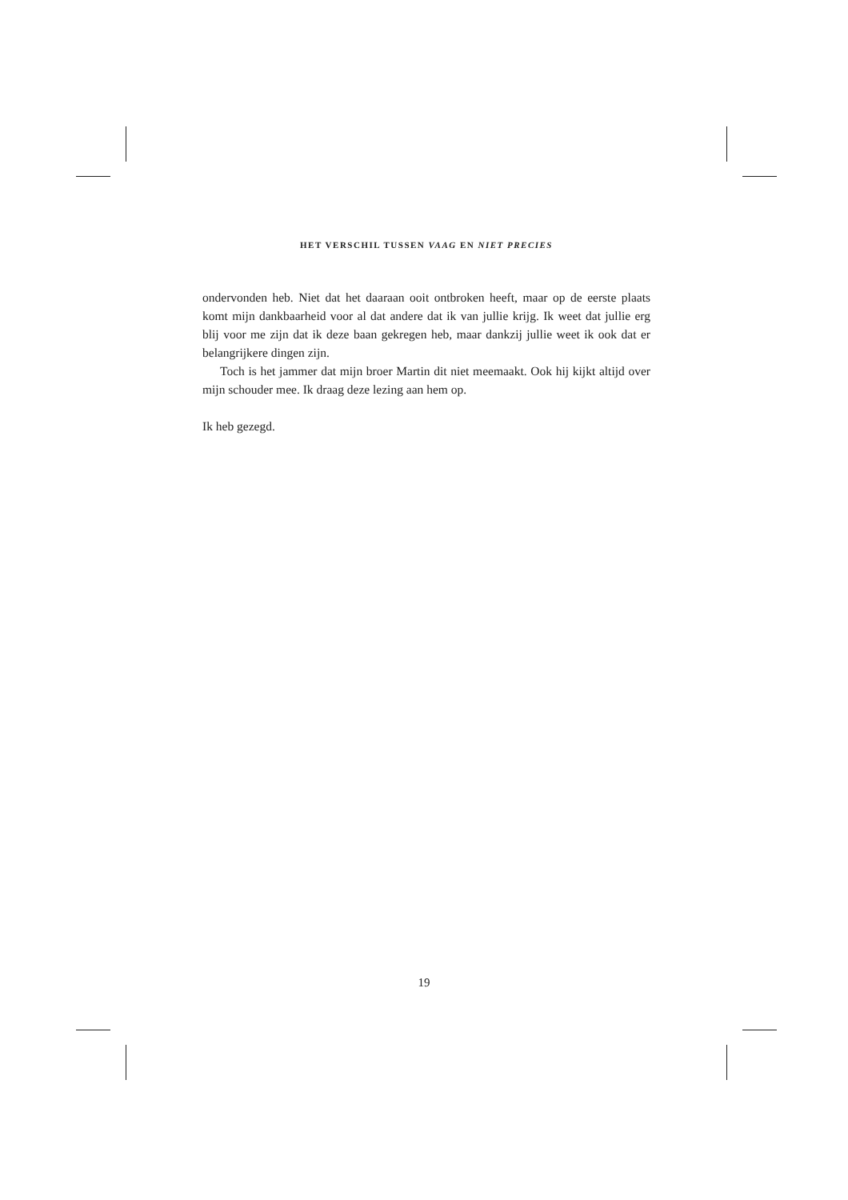HET VERSCHIL TUSSEN VAAG EN NIET PRECIES
ondervonden heb. Niet dat het daaraan ooit ontbroken heeft, maar op de eerste plaats komt mijn dankbaarheid voor al dat andere dat ik van jullie krijg. Ik weet dat jullie erg blij voor me zijn dat ik deze baan gekregen heb, maar dankzij jullie weet ik ook dat er belangrijkere dingen zijn.
Toch is het jammer dat mijn broer Martin dit niet meemaakt. Ook hij kijkt altijd over mijn schouder mee. Ik draag deze lezing aan hem op.
Ik heb gezegd.
19